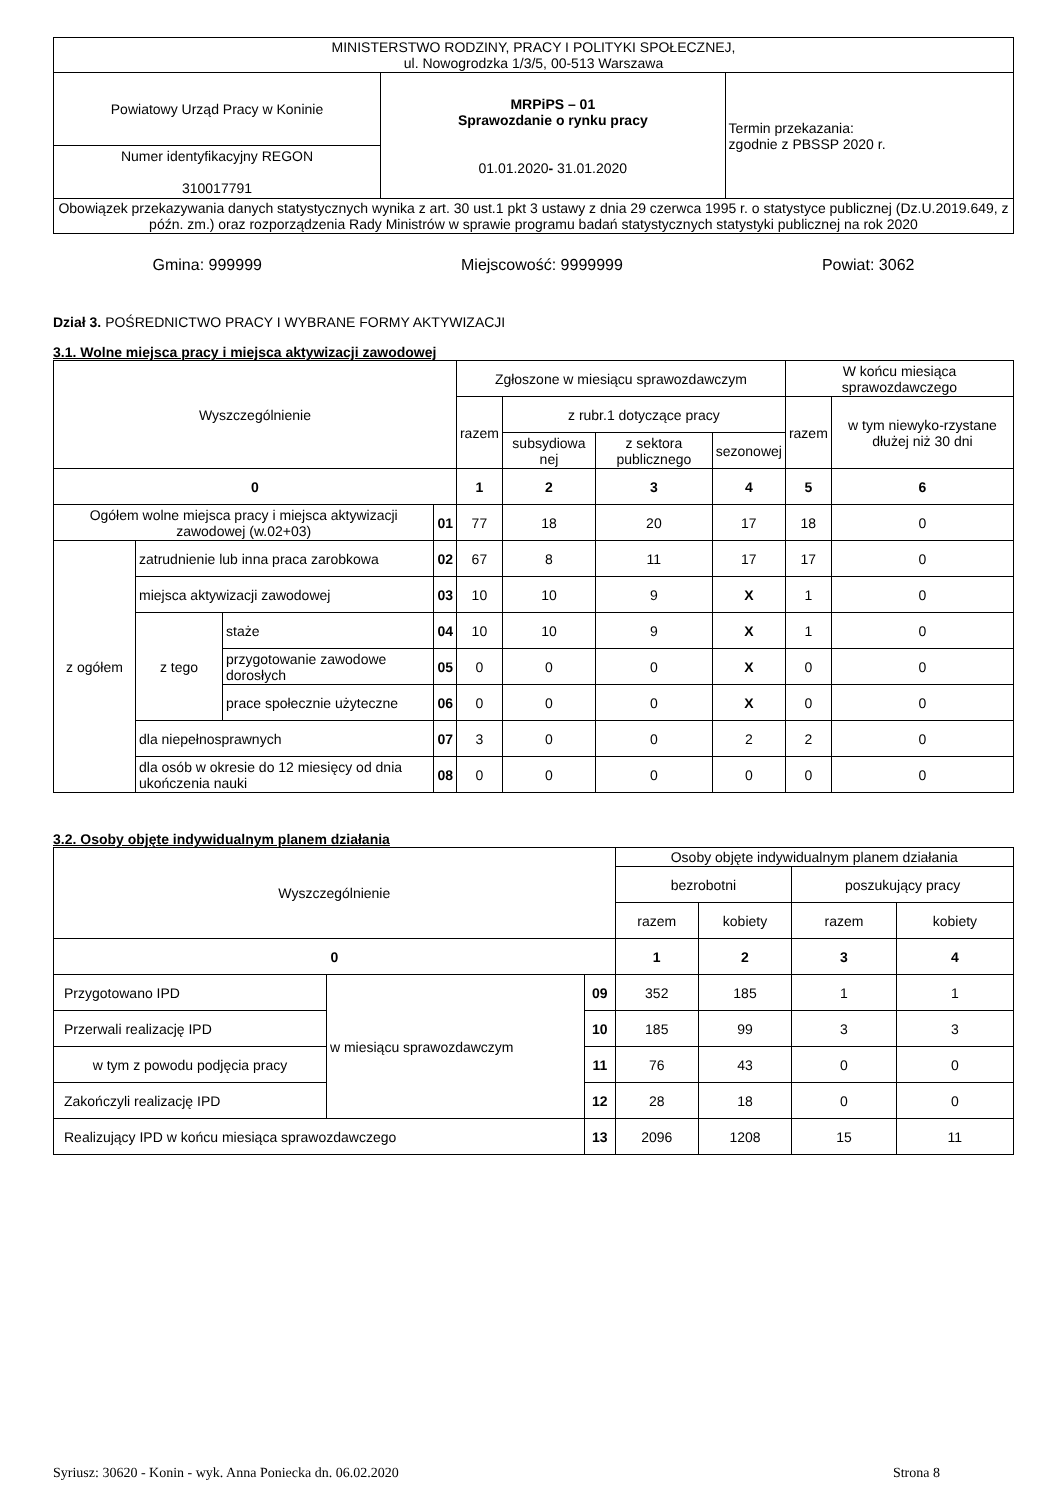| MINISTERSTWO RODZINY, PRACY I POLITYKI SPOŁECZNEJ, ul. Nowogrodzka 1/3/5, 00-513 Warszawa | | |
| Powiatowy Urząd Pracy w Koninie | MRPiPS – 01 Sprawozdanie o rynku pracy 01.01.2020 - 31.01.2020 | Termin przekazania: zgodnie z PBSSP 2020 r. |
| Numer identyfikacyjny REGON 310017791 | | |
| Obowiązek przekazywania danych statystycznych wynika z art. 30 ust.1 pkt 3 ustawy z dnia 29 czerwca 1995 r. o statystyce publicznej (Dz.U.2019.649, z późn. zm.) oraz rozporządzenia Rady Ministrów w sprawie programu badań statystycznych statystyki publicznej na rok 2020 | | |
Gmina: 999999 Miejscowość: 9999999 Powiat: 3062
Dział 3. POŚREDNICTWO PRACY I WYBRANE FORMY AKTYWIZACJI
3.1. Wolne miejsca pracy i miejsca aktywizacji zawodowej
| Wyszczególnienie | | | | Zgłoszone w miesiącu sprawozdawczym | | | | W końcu miesiąca sprawozdawczego | |
| --- | --- | --- | --- | --- | --- | --- | --- | --- | --- |
| | | | | razem | z rubr.1 dotyczące pracy | | | razem | w tym niewyko-rzystane dłużej niż 30 dni |
| | | | | | subsydiowa nej | z sektora publicznego | sezonowej | | |
| 0 | | | | 1 | 2 | 3 | 4 | 5 | 6 |
| Ogółem wolne miejsca pracy i miejsca aktywizacji zawodowej (w.02+03) | | | 01 | 77 | 18 | 20 | 17 | 18 | 0 |
| z ogółem | zatrudnienie lub inna praca zarobkowa | | 02 | 67 | 8 | 11 | 17 | 17 | 0 |
| | miejsca aktywizacji zawodowej | | 03 | 10 | 10 | 9 | X | 1 | 0 |
| | z tego | staże | 04 | 10 | 10 | 9 | X | 1 | 0 |
| | | przygotowanie zawodowe dorosłych | 05 | 0 | 0 | 0 | X | 0 | 0 |
| | | prace społecznie użyteczne | 06 | 0 | 0 | 0 | X | 0 | 0 |
| | dla niepełnosprawnych | | 07 | 3 | 0 | 0 | 2 | 2 | 0 |
| | dla osób w okresie do 12 miesięcy od dnia ukończenia nauki | | 08 | 0 | 0 | 0 | 0 | 0 | 0 |
3.2. Osoby objęte indywidualnym planem działania
| Wyszczególnienie | | | Osoby objęte indywidualnym planem działania | | | |
| --- | --- | --- | --- | --- | --- | --- |
| | | | bezrobotni | | poszukujący pracy | |
| | | | razem | kobiety | razem | kobiety |
| 0 | | | 1 | 2 | 3 | 4 |
| Przygotowano IPD | w miesiącu sprawozdawczym | 09 | 352 | 185 | 1 | 1 |
| Przerwali realizację IPD | | 10 | 185 | 99 | 3 | 3 |
| w tym z powodu podjęcia pracy | | 11 | 76 | 43 | 0 | 0 |
| Zakończyli realizację IPD | | 12 | 28 | 18 | 0 | 0 |
| Realizujący IPD w końcu miesiąca sprawozdawczego | | 13 | 2096 | 1208 | 15 | 11 |
Syriusz: 30620 - Konin - wyk. Anna Poniecka dn. 06.02.2020 Strona 8